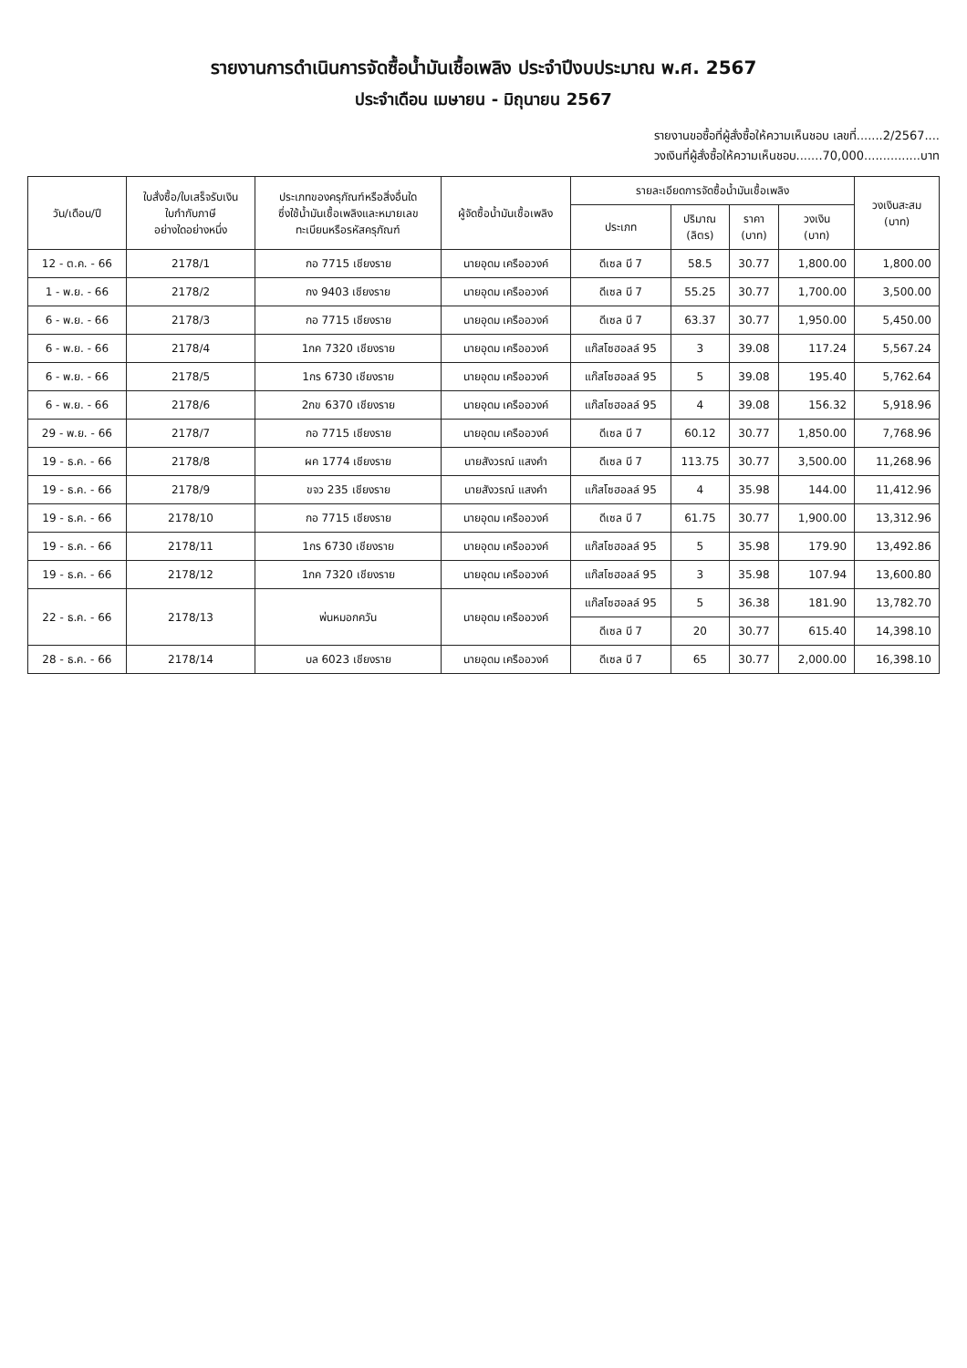รายงานการดำเนินการจัดซื้อน้ำมันเชื้อเพลิง ประจำปีงบประมาณ พ.ศ. 2567
ประจำเดือน เมษายน - มิถุนายน 2567
รายงานขอซื้อที่ผู้สั่งซื้อให้ความเห็นชอบ เลขที่.......2/2567....
วงเงินที่ผู้สั่งซื้อให้ความเห็นชอบ.......70,000...............บาท
| วัน/เดือน/ปี | ใบสั่งซื้อ/ใบเสร็จรับเงิน ใบกำกับภาษี อย่างใดอย่างหนึ่ง | ประเภทของครุภัณฑ์หรือสิ่งอื่นใด ซึ่งใช้น้ำมันเชื้อเพลิงและหมายเลข ทะเบียนหรือรหัสครุภัณฑ์ | ผู้จัดซื้อน้ำมันเชื้อเพลิง | รายละเอียดการจัดซื้อน้ำมันเชื้อเพลิง | | | | วงเงินสะสม (บาท) |
| --- | --- | --- | --- | --- | --- | --- | --- | --- |
| | | | | ประเภท | ปริมาณ (ลิตร) | ราคา (บาท) | วงเงิน (บาท) | |
| 12 - ต.ค. - 66 | 2178/1 | กอ 7715 เชียงราย | นายอุดม เครืออวงค์ | ดีเซล บี 7 | 58.5 | 30.77 | 1,800.00 | 1,800.00 |
| 1 - พ.ย. - 66 | 2178/2 | กง 9403 เชียงราย | นายอุดม เครืออวงค์ | ดีเซล บี 7 | 55.25 | 30.77 | 1,700.00 | 3,500.00 |
| 6 - พ.ย. - 66 | 2178/3 | กอ 7715 เชียงราย | นายอุดม เครืออวงค์ | ดีเซล บี 7 | 63.37 | 30.77 | 1,950.00 | 5,450.00 |
| 6 - พ.ย. - 66 | 2178/4 | 1กค 7320 เชียงราย | นายอุดม เครืออวงค์ | แก๊สโซฮอลล์ 95 | 3 | 39.08 | 117.24 | 5,567.24 |
| 6 - พ.ย. - 66 | 2178/5 | 1กร 6730 เชียงราย | นายอุดม เครืออวงค์ | แก๊สโซฮอลล์ 95 | 5 | 39.08 | 195.40 | 5,762.64 |
| 6 - พ.ย. - 66 | 2178/6 | 2กข 6370 เชียงราย | นายอุดม เครืออวงค์ | แก๊สโซฮอลล์ 95 | 4 | 39.08 | 156.32 | 5,918.96 |
| 29 - พ.ย. - 66 | 2178/7 | กอ 7715 เชียงราย | นายอุดม เครืออวงค์ | ดีเซล บี 7 | 60.12 | 30.77 | 1,850.00 | 7,768.96 |
| 19 - ธ.ค. - 66 | 2178/8 | ผค 1774 เชียงราย | นายสังวรณ์ แสงคำ | ดีเซล บี 7 | 113.75 | 30.77 | 3,500.00 | 11,268.96 |
| 19 - ธ.ค. - 66 | 2178/9 | ขจว 235 เชียงราย | นายสังวรณ์ แสงคำ | แก๊สโซฮอลล์ 95 | 4 | 35.98 | 144.00 | 11,412.96 |
| 19 - ธ.ค. - 66 | 2178/10 | กอ 7715 เชียงราย | นายอุดม เครืออวงค์ | ดีเซล บี 7 | 61.75 | 30.77 | 1,900.00 | 13,312.96 |
| 19 - ธ.ค. - 66 | 2178/11 | 1กร 6730 เชียงราย | นายอุดม เครืออวงค์ | แก๊สโซฮอลล์ 95 | 5 | 35.98 | 179.90 | 13,492.86 |
| 19 - ธ.ค. - 66 | 2178/12 | 1กค 7320 เชียงราย | นายอุดม เครืออวงค์ | แก๊สโซฮอลล์ 95 | 3 | 35.98 | 107.94 | 13,600.80 |
| 22 - ธ.ค. - 66 | 2178/13 | พ่นหมอกควัน | นายอุดม เครืออวงค์ | แก๊สโซฮอลล์ 95 | 5 | 36.38 | 181.90 | 13,782.70 |
| | | | | ดีเซล บี 7 | 20 | 30.77 | 615.40 | 14,398.10 |
| 28 - ธ.ค. - 66 | 2178/14 | บล 6023 เชียงราย | นายอุดม เครืออวงค์ | ดีเซล บี 7 | 65 | 30.77 | 2,000.00 | 16,398.10 |